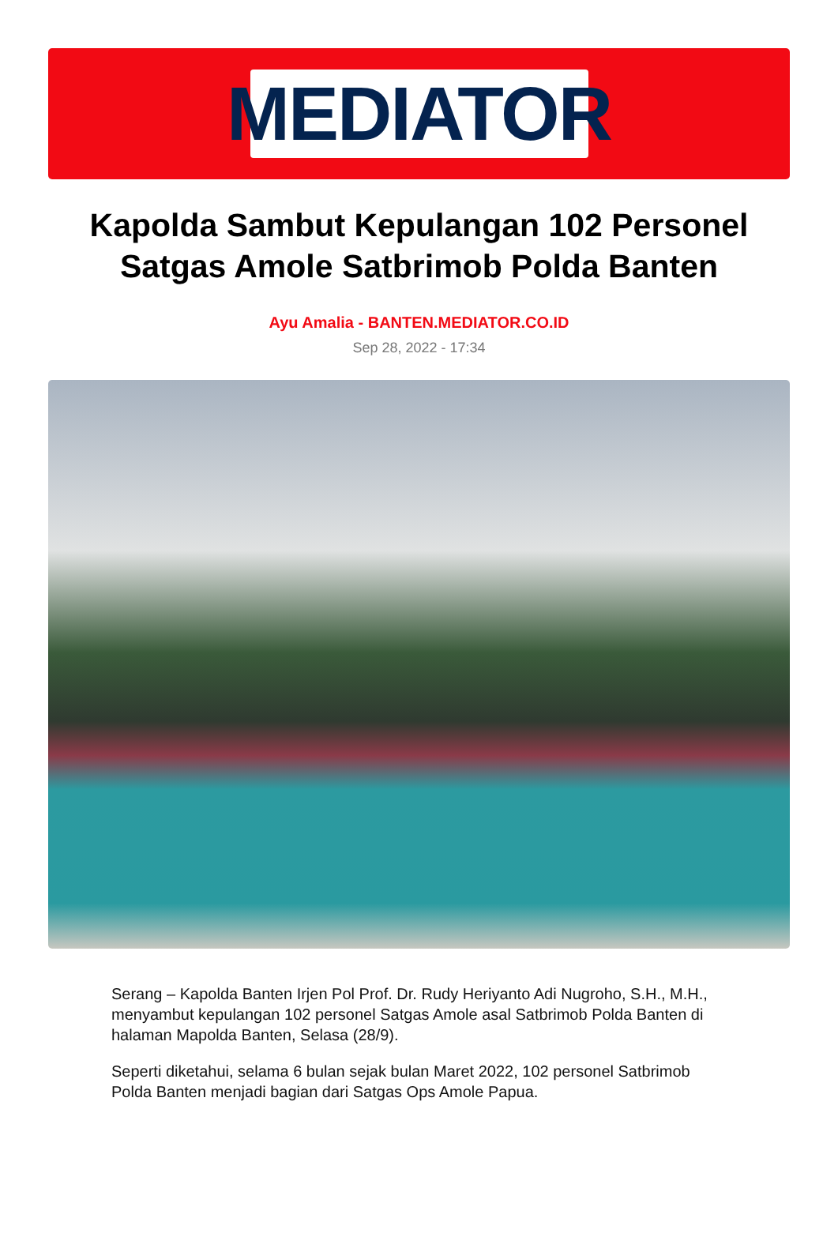MEDIATOR
Kapolda Sambut Kepulangan 102 Personel Satgas Amole Satbrimob Polda Banten
Ayu Amalia - BANTEN.MEDIATOR.CO.ID
Sep 28, 2022 - 17:34
Serang – Kapolda Banten Irjen Pol Prof. Dr. Rudy Heriyanto Adi Nugroho, S.H., M.H., menyambut kepulangan 102 personel Satgas Amole asal Satbrimob Polda Banten di halaman Mapolda Banten, Selasa (28/9).
Seperti diketahui, selama 6 bulan sejak bulan Maret 2022, 102 personel Satbrimob Polda Banten menjadi bagian dari Satgas Ops Amole Papua.